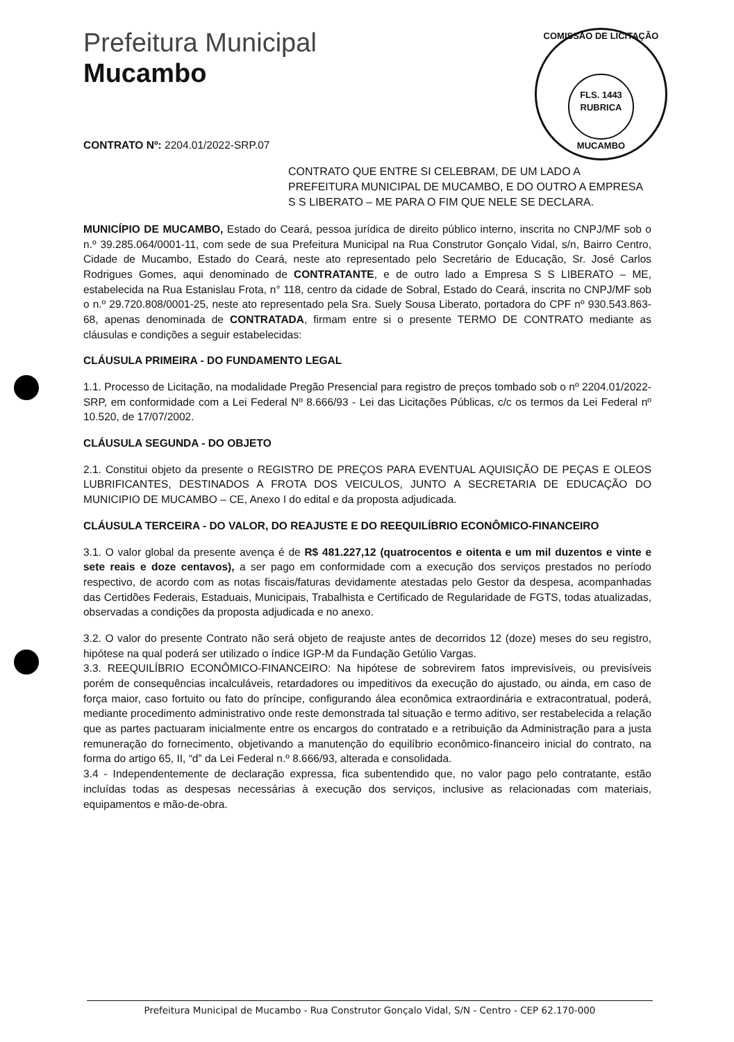Prefeitura Municipal
Mucambo
COMISSÃO DE LICITAÇÃO
FLS. 1443
RUBRICA
MUCAMBO
CONTRATO Nº: 2204.01/2022-SRP.07
CONTRATO QUE ENTRE SI CELEBRAM, DE UM LADO A PREFEITURA MUNICIPAL DE MUCAMBO, E DO OUTRO A EMPRESA S S LIBERATO – ME PARA O FIM QUE NELE SE DECLARA.
MUNICÍPIO DE MUCAMBO, Estado do Ceará, pessoa jurídica de direito público interno, inscrita no CNPJ/MF sob o n.º 39.285.064/0001-11, com sede de sua Prefeitura Municipal na Rua Construtor Gonçalo Vidal, s/n, Bairro Centro, Cidade de Mucambo, Estado do Ceará, neste ato representado pelo Secretário de Educação, Sr. José Carlos Rodrigues Gomes, aqui denominado de CONTRATANTE, e de outro lado a Empresa S S LIBERATO – ME, estabelecida na Rua Estanislau Frota, n° 118, centro da cidade de Sobral, Estado do Ceará, inscrita no CNPJ/MF sob o n.º 29.720.808/0001-25, neste ato representado pela Sra. Suely Sousa Liberato, portadora do CPF nº 930.543.863-68, apenas denominada de CONTRATADA, firmam entre si o presente TERMO DE CONTRATO mediante as cláusulas e condições a seguir estabelecidas:
CLÁUSULA PRIMEIRA - DO FUNDAMENTO LEGAL
1.1. Processo de Licitação, na modalidade Pregão Presencial para registro de preços tombado sob o nº 2204.01/2022-SRP, em conformidade com a Lei Federal Nº 8.666/93 - Lei das Licitações Públicas, c/c os termos da Lei Federal nº 10.520, de 17/07/2002.
CLÁUSULA SEGUNDA - DO OBJETO
2.1. Constitui objeto da presente o REGISTRO DE PREÇOS PARA EVENTUAL AQUISIÇÃO DE PEÇAS E OLEOS LUBRIFICANTES, DESTINADOS A FROTA DOS VEICULOS, JUNTO A SECRETARIA DE EDUCAÇÃO DO MUNICIPIO DE MUCAMBO – CE, Anexo I do edital e da proposta adjudicada.
CLÁUSULA TERCEIRA - DO VALOR, DO REAJUSTE E DO REEQUILÍBRIO ECONÔMICO-FINANCEIRO
3.1. O valor global da presente avença é de R$ 481.227,12 (quatrocentos e oitenta e um mil duzentos e vinte e sete reais e doze centavos), a ser pago em conformidade com a execução dos serviços prestados no período respectivo, de acordo com as notas fiscais/faturas devidamente atestadas pelo Gestor da despesa, acompanhadas das Certidões Federais, Estaduais, Municipais, Trabalhista e Certificado de Regularidade de FGTS, todas atualizadas, observadas a condições da proposta adjudicada e no anexo.
3.2. O valor do presente Contrato não será objeto de reajuste antes de decorridos 12 (doze) meses do seu registro, hipótese na qual poderá ser utilizado o índice IGP-M da Fundação Getúlio Vargas.
3.3. REEQUILÍBRIO ECONÔMICO-FINANCEIRO: Na hipótese de sobrevirem fatos imprevisíveis, ou previsíveis porém de consequências incalculáveis, retardadores ou impeditivos da execução do ajustado, ou ainda, em caso de força maior, caso fortuito ou fato do príncipe, configurando álea econômica extraordinária e extracontratual, poderá, mediante procedimento administrativo onde reste demonstrada tal situação e termo aditivo, ser restabelecida a relação que as partes pactuaram inicialmente entre os encargos do contratado e a retribuição da Administração para a justa remuneração do fornecimento, objetivando a manutenção do equilíbrio econômico-financeiro inicial do contrato, na forma do artigo 65, II, “d” da Lei Federal n.º 8.666/93, alterada e consolidada.
3.4 - Independentemente de declaração expressa, fica subentendido que, no valor pago pelo contratante, estão incluídas todas as despesas necessárias à execução dos serviços, inclusive as relacionadas com materiais, equipamentos e mão-de-obra.
Prefeitura Municipal de Mucambo - Rua Construtor Gonçalo Vidal, S/N - Centro - CEP 62.170-000